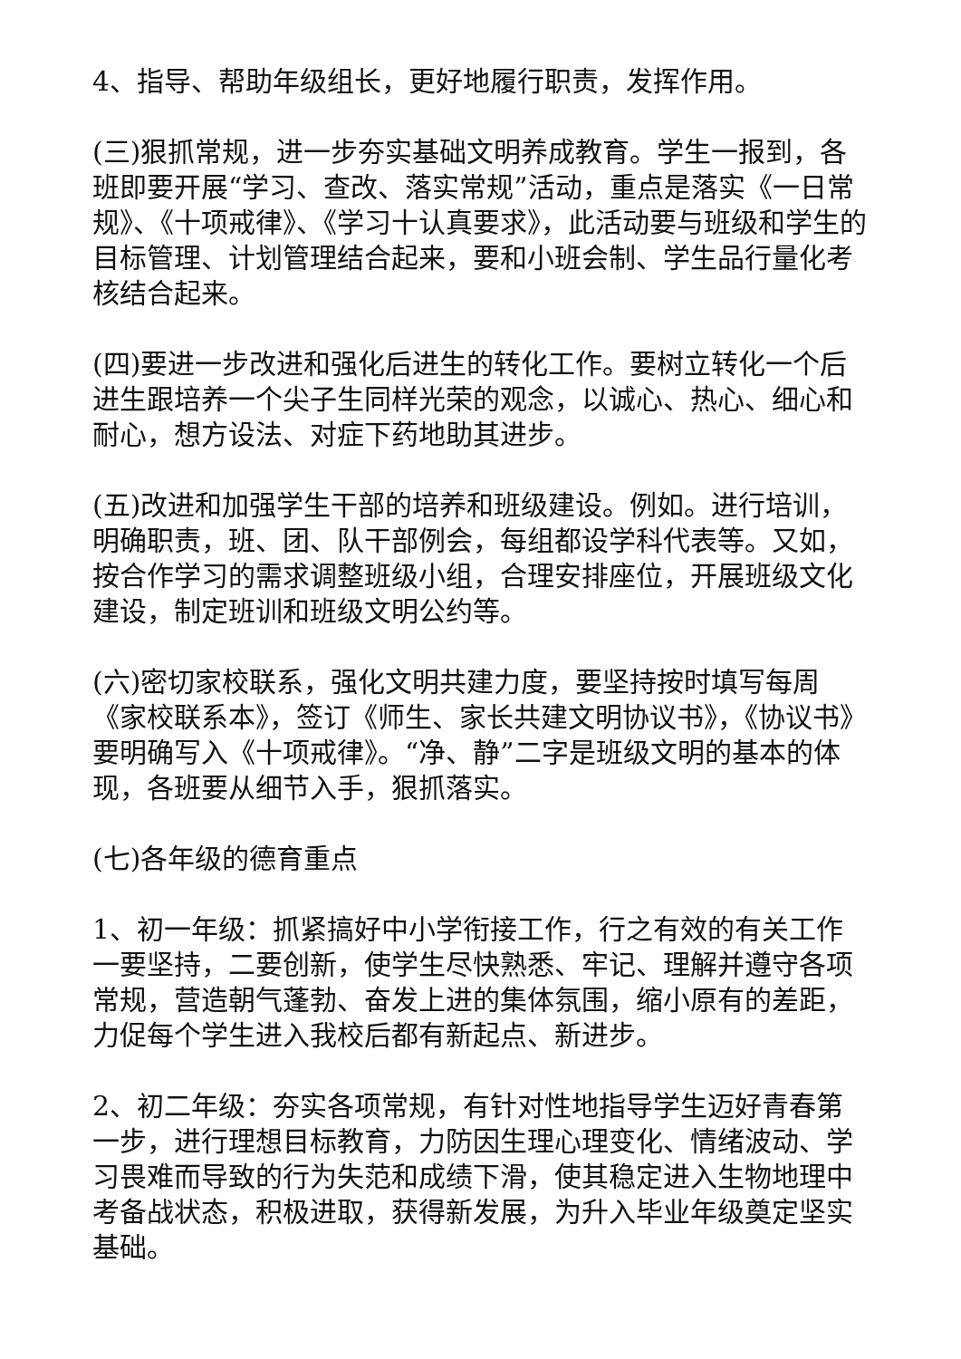4、指导、帮助年级组长，更好地履行职责，发挥作用。
(三)狠抓常规，进一步夯实基础文明养成教育。学生一报到，各班即要开展“学习、查改、落实常规”活动，重点是落实《一日常规》、《十项戒律》、《学习十认真要求》，此活动要与班级和学生的目标管理、计划管理结合起来，要和小班会制、学生品行量化考核结合起来。
(四)要进一步改进和强化后进生的转化工作。要树立转化一个后进生跟培养一个尖子生同样光荣的观念，以诚心、热心、细心和耐心，想方设法、对症下药地助其进步。
(五)改进和加强学生干部的培养和班级建设。例如。进行培训，明确职责，班、团、队干部例会，每组都设学科代表等。又如，按合作学习的需求调整班级小组，合理安排座位，开展班级文化建设，制定班训和班级文明公约等。
(六)密切家校联系，强化文明共建力度，要坚持按时填写每周《家校联系本》，签订《师生、家长共建文明协议书》，《协议书》要明确写入《十项戒律》。“净、静”二字是班级文明的基本的体现，各班要从细节入手，狠抓落实。
(七)各年级的德育重点
1、初一年级：抓紧搞好中小学衔接工作，行之有效的有关工作一要坚持，二要创新，使学生尽快熟悉、牢记、理解并遵守各项常规，营造朝气蓬勃、奋发上进的集体氛围，缩小原有的差距，力促每个学生进入我校后都有新起点、新进步。
2、初二年级：夯实各项常规，有针对性地指导学生迈好青春第一步，进行理想目标教育，力防因生理心理变化、情绪波动、学习畏难而导致的行为失范和成绩下滑，使其稳定进入生物地理中考备战状态，积极进取，获得新发展，为升入毕业年级奠定坚实基础。